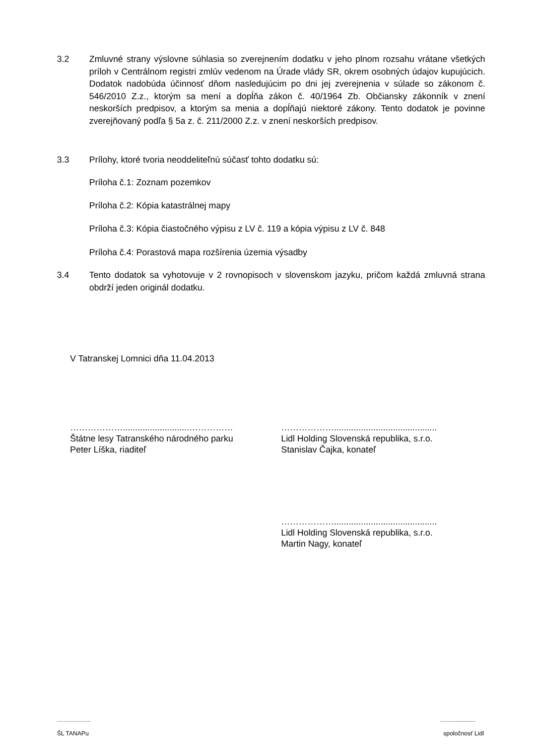3.2 Zmluvné strany výslovne súhlasia so zverejnením dodatku v jeho plnom rozsahu vrátane všetkých príloh v Centrálnom registri zmlúv vedenom na Úrade vlády SR, okrem osobných údajov kupujúcich. Dodatok nadobúda účinnosť dňom nasledujúcim po dni jej zverejnenia v súlade so zákonom č. 546/2010 Z.z., ktorým sa mení a dopĺňa zákon č. 40/1964 Zb. Občiansky zákonník v znení neskorších predpisov, a ktorým sa menia a dopĺňajú niektoré zákony. Tento dodatok je povinne zverejňovaný podľa § 5a z. č. 211/2000 Z.z. v znení neskorších predpisov.
3.3 Prílohy, ktoré tvoria neoddeliteľnú súčasť tohto dodatku sú:
Príloha č.1: Zoznam pozemkov
Príloha č.2: Kópia katastrálnej mapy
Príloha č.3: Kópia čiastočného výpisu z LV č. 119 a kópia výpisu z LV č. 848
Príloha č.4: Porastová mapa rozšírenia územia výsadby
3.4 Tento dodatok sa vyhotovuje v 2 rovnopisoch v slovenskom jazyku, pričom každá zmluvná strana obdrží jeden originál dodatku.
V Tatranskej Lomnici dňa 11.04.2013
………………...........................……………
Štátne lesy Tatranského národného parku
Peter Líška, riaditeľ
………………..........................................
Lidl Holding Slovenská republika, s.r.o.
Stanislav Čajka, konateľ
………………..........................................
Lidl Holding Slovenská republika, s.r.o.
Martin Nagy, konateľ
…………….. ……..............
ŠL TANAPu spoločnosť Lidl